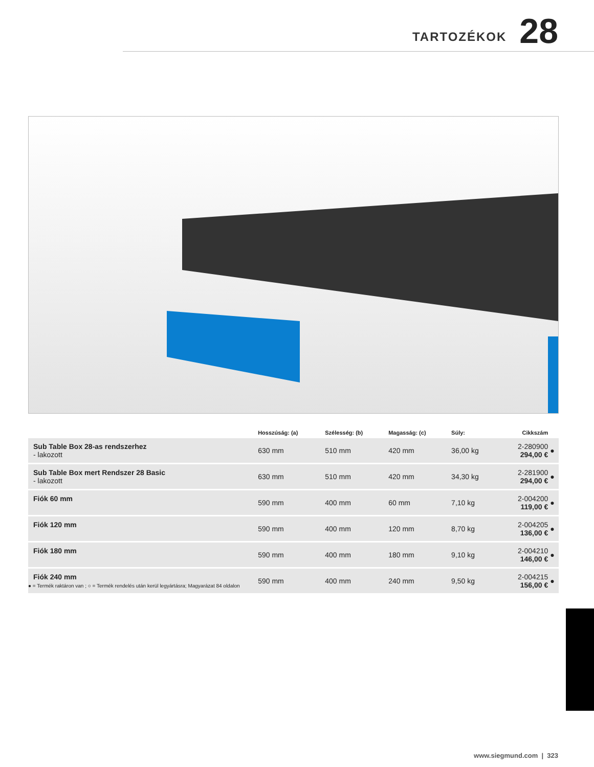TARTOZÉKOK 28
| | Hosszúság: (a) | Szélesség: (b) | Magasság: (c) | Súly: | Cikkszám | |
| --- | --- | --- | --- | --- | --- | --- |
| Sub Table Box 28-as rendszerhez - lakozott | 630 mm | 510 mm | 420 mm | 36,00 kg | 2-280900 294,00 € | ● |
| Sub Table Box mert Rendszer 28 Basic - lakozott | 630 mm | 510 mm | 420 mm | 34,30 kg | 2-281900 294,00 € | ● |
| Fiók 60 mm | 590 mm | 400 mm | 60 mm | 7,10 kg | 2-004200 119,00 € | ● |
| Fiók 120 mm | 590 mm | 400 mm | 120 mm | 8,70 kg | 2-004205 136,00 € | ● |
| Fiók 180 mm | 590 mm | 400 mm | 180 mm | 9,10 kg | 2-004210 146,00 € | ● |
| Fiók 240 mm | 590 mm | 400 mm | 240 mm | 9,50 kg | 2-004215 156,00 € | ● |
● = Termék raktáron van ; ○ = Termék rendelés után kerül legyártásra; Magyarázat 84 oldalon
www.siegmund.com | 323